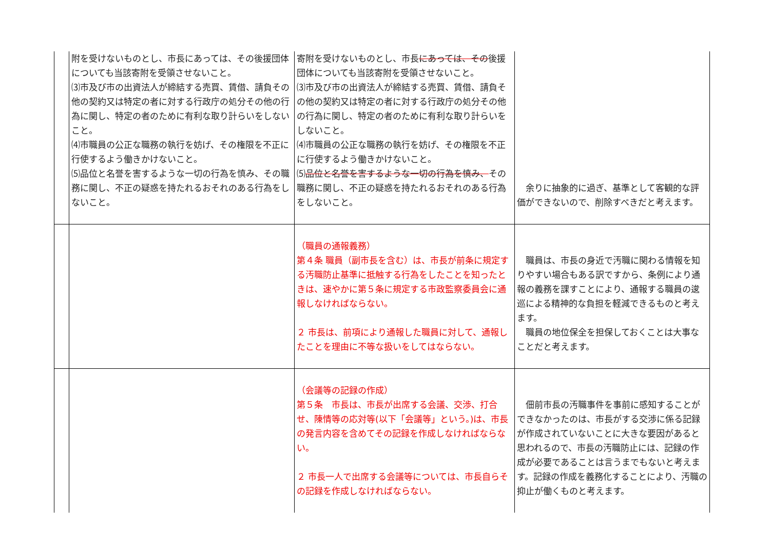| | 附を受けないものとし、市長にあっては、その後援団体についても当該寄附を受領させないこと。 ⑶市及び市の出資法人が締結する売買、賃借、請負その他の契約又は特定の者に対する行政庁の処分その他の行為に関し、特定の者のために有利な取り計らいをしないこと。 ⑷市職員の公正な職務の執行を妨げ、その権限を不正に行使するよう働きかけないこと。 ⑸品位と名誉を害するような一切の行為を慎み、その職務に関し、不正の疑惑を持たれるおそれのある行為をしないこと。 | 寄附を受けないものとし、市長 にあっては、その 後援団体についても当該寄附を受領させないこと。 ⑶市及び市の出資法人が締結する売買、賃借、請負その他の契約又は特定の者に対する行政庁の処分その他の行為に関し、特定の者のために有利な取り計らいをしないこと。 ⑷市職員の公正な職務の執行を妨げ、その権限を不正に行使するよう働きかけないこと。 ⑸ 品位と名誉を害するような一切の行為を慎み、 その職務に関し、不正の疑惑を持たれるおそれのある行為をしないこと。 | 余りに抽象的に過ぎ、基準として客観的な評価ができないので、削除すべきだと考えます。 |
| | | （職員の通報義務） 第４条 職員（副市長を含む）は、市長が前条に規定する汚職防止基準に抵触する行為をしたことを知ったときは、速やかに第５条に規定する市政監察委員会に通報しなければならない。 ２ 市長は、前項により通報した職員に対して、通報したことを理由に不等な扱いをしてはならない。 | 職員は、市長の身近で汚職に関わる情報を知りやすい場合もある訳ですから、条例により通報の義務を課すことにより、通報する職員の逡巡による精神的な負担を軽減できるものと考えます。 職員の地位保全を担保しておくことは大事なことだと考えます。 |
| | | （会議等の記録の作成） 第５条 市長は、市長が出席する会議、交渉、打合せ、陳情等の応対等(以下「会議等」という。)は、市長の発言内容を含めてその記録を作成しなければならない。 ２ 市長一人で出席する会議等については、市長自らその記録を作成しなければならない。 | 佃前市長の汚職事件を事前に感知することができなかったのは、市長がする交渉に係る記録が作成されていないことに大きな要因があると思われるので、市長の汚職防止には、記録の作成が必要であることは言うまでもないと考えます。記録の作成を義務化することにより、汚職の抑止が働くものと考えます。 |